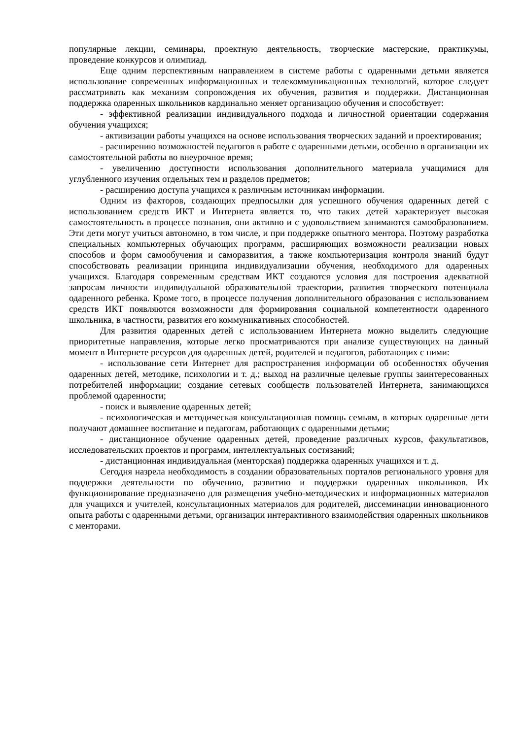популярные лекции, семинары, проектную деятельность, творческие мастерские, практикумы, проведение конкурсов и олимпиад.
Еще одним перспективным направлением в системе работы с одаренными детьми является использование современных информационных и телекоммуникационных технологий, которое следует рассматривать как механизм сопровождения их обучения, развития и поддержки. Дистанционная поддержка одаренных школьников кардинально меняет организацию обучения и способствует:
- эффективной реализации индивидуального подхода и личностной ориентации содержания обучения учащихся;
- активизации работы учащихся на основе использования творческих заданий и проектирования;
- расширению возможностей педагогов в работе с одаренными детьми, особенно в организации их самостоятельной работы во внеурочное время;
- увеличению доступности использования дополнительного материала учащимися для углубленного изучения отдельных тем и разделов предметов;
- расширению доступа учащихся к различным источникам информации.
Одним из факторов, создающих предпосылки для успешного обучения одаренных детей с использованием средств ИКТ и Интернета является то, что таких детей характеризует высокая самостоятельность в процессе познания, они активно и с удовольствием занимаются самообразованием. Эти дети могут учиться автономно, в том числе, и при поддержке опытного ментора. Поэтому разработка специальных компьютерных обучающих программ, расширяющих возможности реализации новых способов и форм самообучения и саморазвития, а также компьютеризация контроля знаний будут способствовать реализации принципа индивидуализации обучения, необходимого для одаренных учащихся. Благодаря современным средствам ИКТ создаются условия для построения адекватной запросам личности индивидуальной образовательной траектории, развития творческого потенциала одаренного ребенка. Кроме того, в процессе получения дополнительного образования с использованием средств ИКТ появляются возможности для формирования социальной компетентности одаренного школьника, в частности, развития его коммуникативных способностей.
Для развития одаренных детей с использованием Интернета можно выделить следующие приоритетные направления, которые легко просматриваются при анализе существующих на данный момент в Интернете ресурсов для одаренных детей, родителей и педагогов, работающих с ними:
- использование сети Интернет для распространения информации об особенностях обучения одаренных детей, методике, психологии и т. д.; выход на различные целевые группы заинтересованных потребителей информации; создание сетевых сообществ пользователей Интернета, занимающихся проблемой одаренности;
- поиск и выявление одаренных детей;
- психологическая и методическая консультационная помощь семьям, в которых одаренные дети получают домашнее воспитание и педагогам, работающих с одаренными детьми;
- дистанционное обучение одаренных детей, проведение различных курсов, факультативов, исследовательских проектов и программ, интеллектуальных состязаний;
- дистанционная индивидуальная (менторская) поддержка одаренных учащихся и т. д.
Сегодня назрела необходимость в создании образовательных порталов регионального уровня для поддержки деятельности по обучению, развитию и поддержки одаренных школьников. Их функционирование предназначено для размещения учебно-методических и информационных материалов для учащихся и учителей, консультационных материалов для родителей, диссеминации инновационного опыта работы с одаренными детьми, организации интерактивного взаимодействия одаренных школьников с менторами.